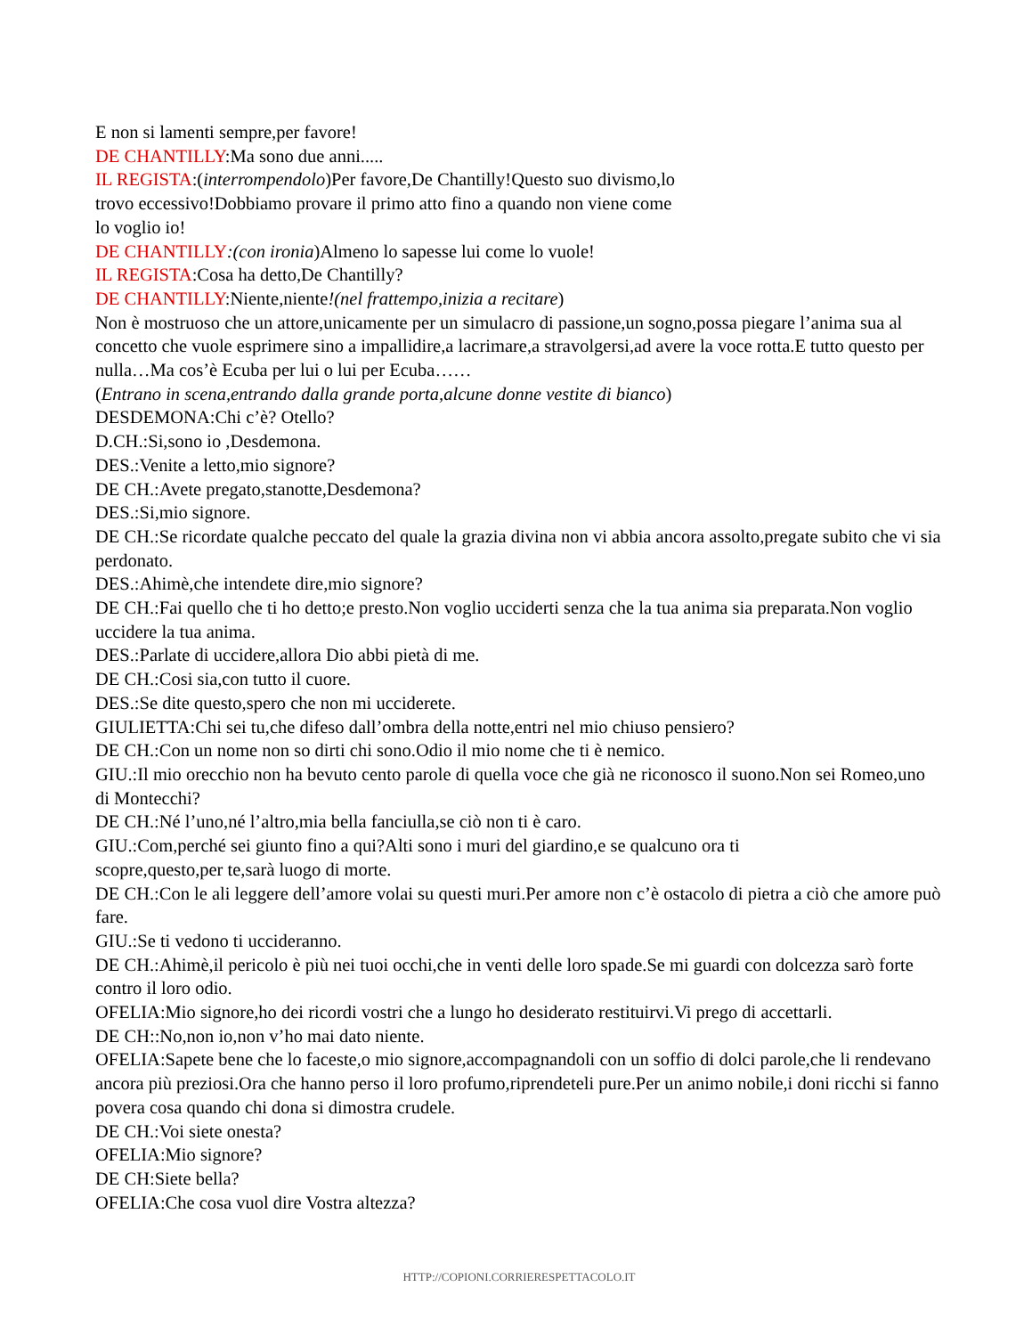E non si lamenti sempre,per favore!
DE CHANTILLY:Ma sono due anni.....
IL REGISTA:(interrompendolo)Per favore,De Chantilly!Questo suo divismo,lo
trovo eccessivo!Dobbiamo provare il primo atto fino a quando non viene come
lo voglio io!
DE CHANTILLY:(con ironia)Almeno lo sapesse lui come lo vuole!
IL REGISTA:Cosa ha detto,De Chantilly?
DE CHANTILLY:Niente,niente!(nel frattempo,inizia a recitare)
Non è mostruoso che un attore,unicamente per un simulacro di passione,un sogno,possa piegare l’anima sua al concetto che vuole esprimere sino a impallidire,a lacrimare,a stravolgersi,ad avere la voce rotta.E tutto questo per nulla…Ma cos’è Ecuba per lui o lui per Ecuba……
(Entrano in scena,entrando dalla grande porta,alcune donne vestite di bianco)
DESDEMONA:Chi c’è? Otello?
D.CH.:Si,sono io ,Desdemona.
DES.:Venite a letto,mio signore?
DE CH.:Avete pregato,stanotte,Desdemona?
DES.:Si,mio signore.
DE CH.:Se ricordate qualche peccato del quale la grazia divina non vi abbia ancora assolto,pregate subito che vi sia perdonato.
DES.:Ahimè,che intendete dire,mio signore?
DE CH.:Fai quello che ti ho detto;e presto.Non voglio ucciderti senza che la tua anima sia preparata.Non voglio uccidere la tua anima.
DES.:Parlate di uccidere,allora Dio abbi pietà di me.
DE CH.:Cosi sia,con tutto il cuore.
DES.:Se dite questo,spero che non mi ucciderete.
GIULIETTA:Chi sei tu,che difeso dall’ombra della notte,entri nel mio chiuso pensiero?
DE CH.:Con un nome non so dirti chi sono.Odio il mio nome che ti è nemico.
GIU.:Il mio orecchio non ha bevuto cento parole di quella voce che già ne riconosco il suono.Non sei Romeo,uno di Montecchi?
DE CH.:Né l’uno,né l’altro,mia bella fanciulla,se ciò non ti è caro.
GIU.:Com,perché sei giunto fino a qui?Alti sono i muri del giardino,e se qualcuno ora ti
scopre,questo,per te,sarà luogo di morte.
DE CH.:Con le ali leggere dell’amore volai su questi muri.Per amore non c’è ostacolo di pietra a ciò che amore può fare.
GIU.:Se ti vedono ti uccideranno.
DE CH.:Ahimè,il pericolo è più nei tuoi occhi,che in venti delle loro spade.Se mi guardi con dolcezza sarò forte contro il loro odio.
OFELIA:Mio signore,ho dei ricordi vostri che a lungo ho desiderato restituirvi.Vi prego di accettarli.
DE CH::No,non io,non v’ho mai dato niente.
OFELIA:Sapete bene che lo faceste,o mio signore,accompagnandoli con un soffio di dolci parole,che li rendevano ancora più preziosi.Ora che hanno perso il loro profumo,riprendeteli pure.Per un animo nobile,i doni ricchi si fanno povera cosa quando chi dona si dimostra crudele.
DE CH.:Voi siete onesta?
OFELIA:Mio signore?
DE CH:Siete bella?
OFELIA:Che cosa vuol dire Vostra altezza?
HTTP://COPIONI.CORRIERESPETTACOLO.IT